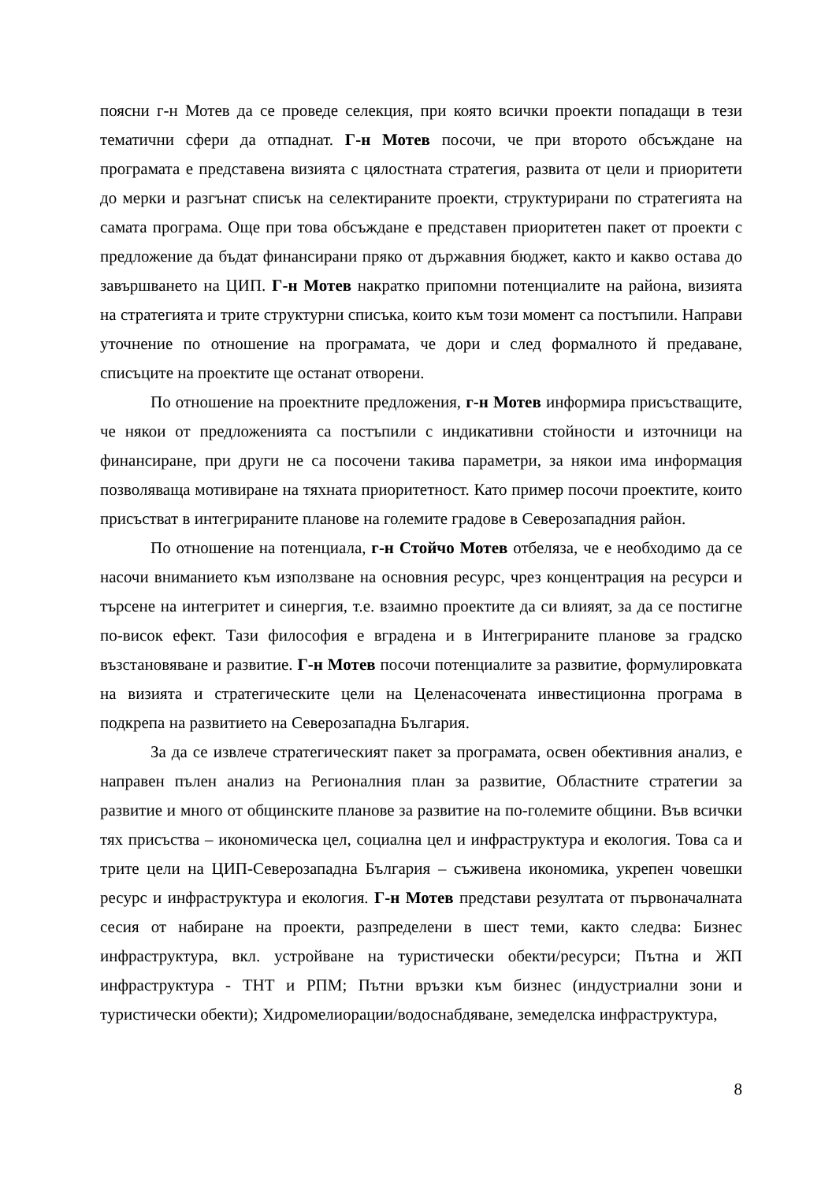поясни г-н Мотев да се проведе селекция, при която всички проекти попадащи в тези тематични сфери да отпаднат. Г-н Мотев посочи, че при второто обсъждане на програмата е представена визията с цялостната стратегия, развита от цели и приоритети до мерки и разгънат списък на селектираните проекти, структурирани по стратегията на самата програма. Още при това обсъждане е представен приоритетен пакет от проекти с предложение да бъдат финансирани пряко от държавния бюджет, както и какво остава до завършването на ЦИП. Г-н Мотев накратко припомни потенциалите на района, визията на стратегията и трите структурни списъка, които към този момент са постъпили. Направи уточнение по отношение на програмата, че дори и след формалното й предаване, списъците на проектите ще останат отворени.
По отношение на проектните предложения, г-н Мотев информира присъстващите, че някои от предложенията са постъпили с индикативни стойности и източници на финансиране, при други не са посочени такива параметри, за някои има информация позволяваща мотивиране на тяхната приоритетност. Като пример посочи проектите, които присъстват в интегрираните планове на големите градове в Северозападния район.
По отношение на потенциала, г-н Стойчо Мотев отбеляза, че е необходимо да се насочи вниманието към използване на основния ресурс, чрез концентрация на ресурси и търсене на интегритет и синергия, т.е. взаимно проектите да си влияят, за да се постигне по-висок ефект. Тази философия е вградена и в Интегрираните планове за градско възстановяване и развитие. Г-н Мотев посочи потенциалите за развитие, формулировката на визията и стратегическите цели на Целенасочената инвестиционна програма в подкрепа на развитието на Северозападна България.
За да се извлече стратегическият пакет за програмата, освен обективния анализ, е направен пълен анализ на Регионалния план за развитие, Областните стратегии за развитие и много от общинските планове за развитие на по-големите общини. Във всички тях присъства – икономическа цел, социална цел и инфраструктура и екология. Това са и трите цели на ЦИП-Северозападна България – съживена икономика, укрепен човешки ресурс и инфраструктура и екология. Г-н Мотев представи резултата от първоначалната сесия от набиране на проекти, разпределени в шест теми, както следва: Бизнес инфраструктура, вкл. устройване на туристически обекти/ресурси; Пътна и ЖП инфраструктура - ТНТ и РПМ; Пътни връзки към бизнес (индустриални зони и туристически обекти); Хидромелиорации/водоснабдяване, земеделска инфраструктура,
8